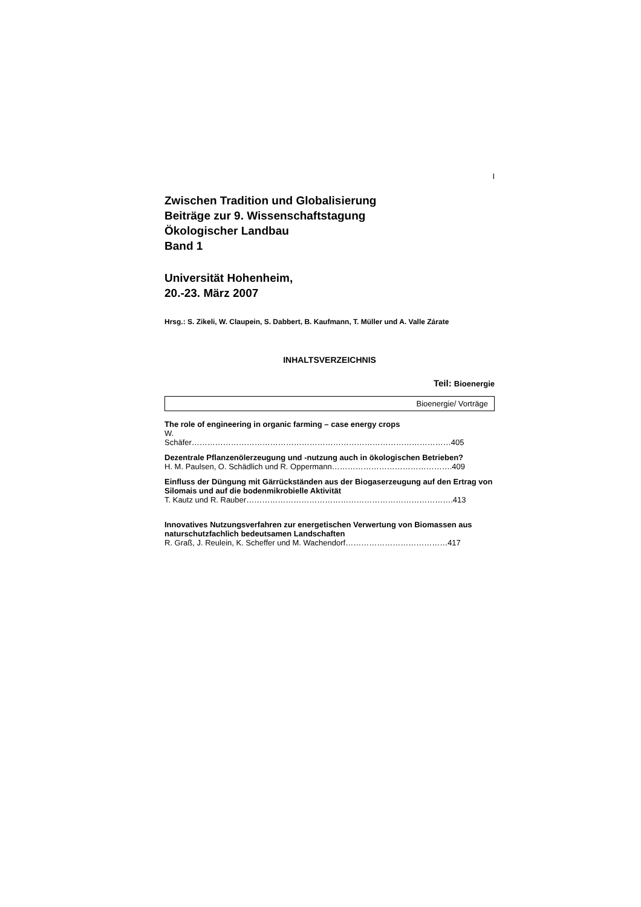I
Zwischen Tradition und Globalisierung
Beiträge zur 9. Wissenschaftstagung
Ökologischer Landbau
Band 1
Universität Hohenheim,
20.-23. März 2007
Hrsg.: S. Zikeli, W. Claupein, S. Dabbert, B. Kaufmann, T. Müller und A. Valle Zárate
INHALTSVERZEICHNIS
Teil: Bioenergie
Bioenergie/ Vorträge
The role of engineering in organic farming – case energy crops
W.
Schäfer………………………………………………………………………………………405
Dezentrale Pflanzenölerzeugung und -nutzung auch in ökologischen Betrieben?
H. M. Paulsen, O. Schädlich und R. Oppermann……………………………………….409
Einfluss der Düngung mit Gärrückständen aus der Biogaserzeugung auf den Ertrag von Silomais und auf die bodenmikrobielle Aktivität
T. Kautz und R. Rauber…………………………………………………………………….413
Innovatives Nutzungsverfahren zur energetischen Verwertung von Biomassen aus naturschutzfachlich bedeutsamen Landschaften
R. Graß, J. Reulein, K. Scheffer und M. Wachendorf…………………………………417